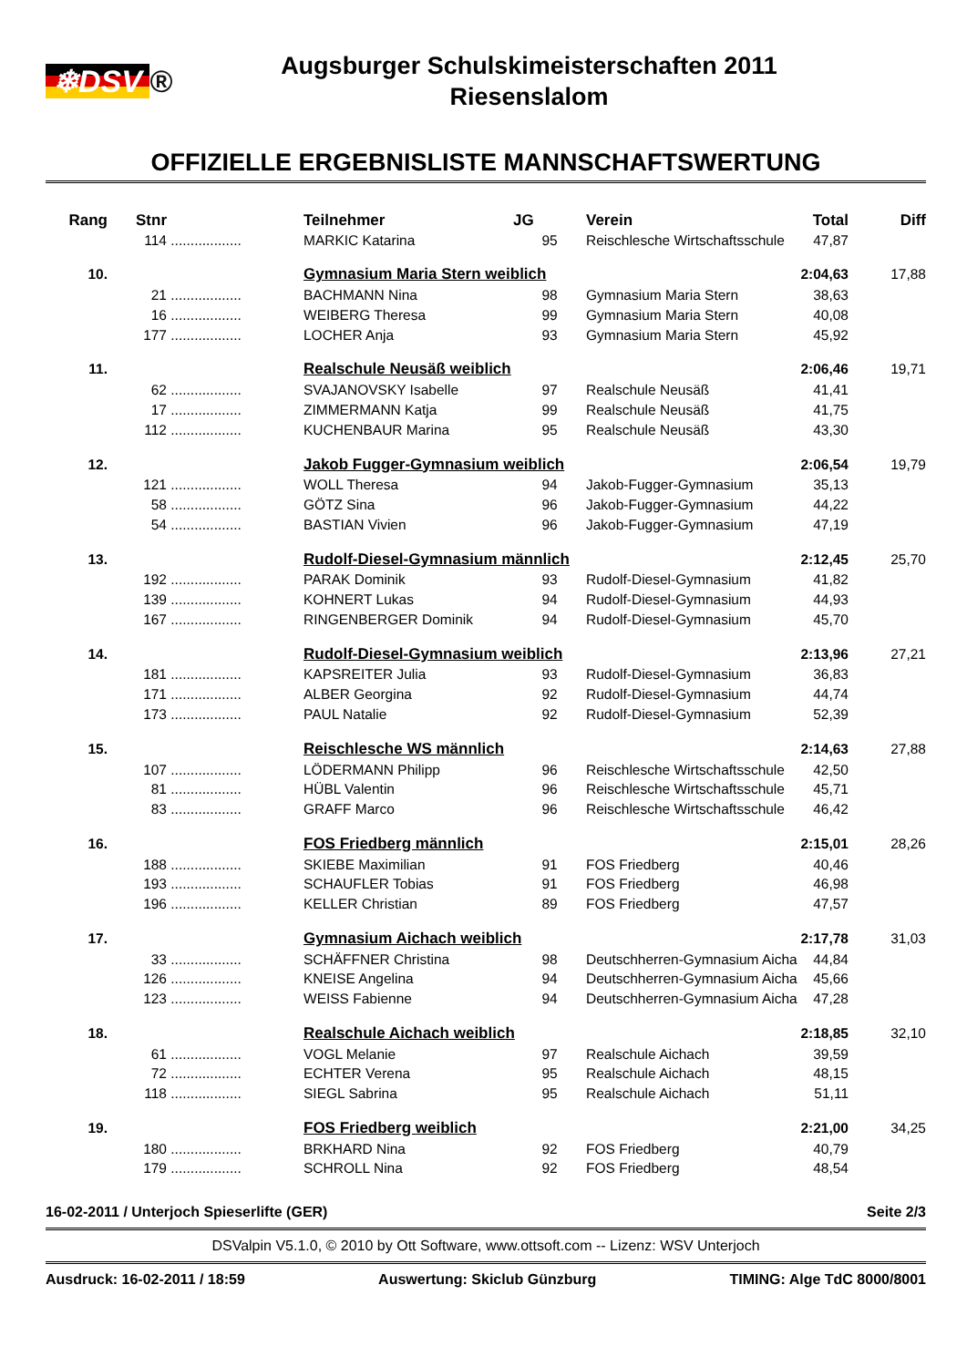❄DSV ®
Augsburger Schulskimeisterschaften 2011
Riesenslalom
OFFIZIELLE ERGEBNISLISTE MANNSCHAFTSWERTUNG
| Rang | Stnr | | Teilnehmer | JG | Verein | Total | Diff |
| --- | --- | --- | --- | --- | --- | --- | --- |
| | 114 | .................. | MARKIC Katarina | 95 | Reischlesche Wirtschaftsschule | 47,87 | |
| 10. | | | Gymnasium Maria Stern weiblich | | | 2:04,63 | 17,88 |
| | 21 | .................. | BACHMANN Nina | 98 | Gymnasium Maria Stern | 38,63 | |
| | 16 | .................. | WEIBERG Theresa | 99 | Gymnasium Maria Stern | 40,08 | |
| | 177 | .................. | LOCHER Anja | 93 | Gymnasium Maria Stern | 45,92 | |
| 11. | | | Realschule Neusäß weiblich | | | 2:06,46 | 19,71 |
| | 62 | .................. | SVAJANOVSKY Isabelle | 97 | Realschule Neusäß | 41,41 | |
| | 17 | .................. | ZIMMERMANN Katja | 99 | Realschule Neusäß | 41,75 | |
| | 112 | .................. | KUCHENBAUR Marina | 95 | Realschule Neusäß | 43,30 | |
| 12. | | | Jakob Fugger-Gymnasium weiblich | | | 2:06,54 | 19,79 |
| | 121 | .................. | WOLL Theresa | 94 | Jakob-Fugger-Gymnasium | 35,13 | |
| | 58 | .................. | GÖTZ Sina | 96 | Jakob-Fugger-Gymnasium | 44,22 | |
| | 54 | .................. | BASTIAN Vivien | 96 | Jakob-Fugger-Gymnasium | 47,19 | |
| 13. | | | Rudolf-Diesel-Gymnasium männlich | | | 2:12,45 | 25,70 |
| | 192 | .................. | PARAK Dominik | 93 | Rudolf-Diesel-Gymnasium | 41,82 | |
| | 139 | .................. | KOHNERT Lukas | 94 | Rudolf-Diesel-Gymnasium | 44,93 | |
| | 167 | .................. | RINGENBERGER Dominik | 94 | Rudolf-Diesel-Gymnasium | 45,70 | |
| 14. | | | Rudolf-Diesel-Gymnasium weiblich | | | 2:13,96 | 27,21 |
| | 181 | .................. | KAPSREITER Julia | 93 | Rudolf-Diesel-Gymnasium | 36,83 | |
| | 171 | .................. | ALBER Georgina | 92 | Rudolf-Diesel-Gymnasium | 44,74 | |
| | 173 | .................. | PAUL Natalie | 92 | Rudolf-Diesel-Gymnasium | 52,39 | |
| 15. | | | Reischlesche WS männlich | | | 2:14,63 | 27,88 |
| | 107 | .................. | LÖDERMANN Philipp | 96 | Reischlesche Wirtschaftsschule | 42,50 | |
| | 81 | .................. | HÜBL Valentin | 96 | Reischlesche Wirtschaftsschule | 45,71 | |
| | 83 | .................. | GRAFF Marco | 96 | Reischlesche Wirtschaftsschule | 46,42 | |
| 16. | | | FOS Friedberg männlich | | | 2:15,01 | 28,26 |
| | 188 | .................. | SKIEBE Maximilian | 91 | FOS Friedberg | 40,46 | |
| | 193 | .................. | SCHAUFLER Tobias | 91 | FOS Friedberg | 46,98 | |
| | 196 | .................. | KELLER Christian | 89 | FOS Friedberg | 47,57 | |
| 17. | | | Gymnasium Aichach weiblich | | | 2:17,78 | 31,03 |
| | 33 | .................. | SCHÄFFNER Christina | 98 | Deutschherren-Gymnasium Aicha | 44,84 | |
| | 126 | .................. | KNEISE Angelina | 94 | Deutschherren-Gymnasium Aicha | 45,66 | |
| | 123 | .................. | WEISS Fabienne | 94 | Deutschherren-Gymnasium Aicha | 47,28 | |
| 18. | | | Realschule Aichach weiblich | | | 2:18,85 | 32,10 |
| | 61 | .................. | VOGL Melanie | 97 | Realschule Aichach | 39,59 | |
| | 72 | .................. | ECHTER Verena | 95 | Realschule Aichach | 48,15 | |
| | 118 | .................. | SIEGL Sabrina | 95 | Realschule Aichach | 51,11 | |
| 19. | | | FOS Friedberg weiblich | | | 2:21,00 | 34,25 |
| | 180 | .................. | BRKHARD Nina | 92 | FOS Friedberg | 40,79 | |
| | 179 | .................. | SCHROLL Nina | 92 | FOS Friedberg | 48,54 | |
16-02-2011 / Unterjoch Spieserlifte (GER) Seite 2/3
DSValpin V5.1.0, © 2010 by Ott Software, www.ottsoft.com -- Lizenz: WSV Unterjoch
Ausdruck: 16-02-2011 / 18:59 Auswertung: Skiclub Günzburg TIMING: Alge TdC 8000/8001